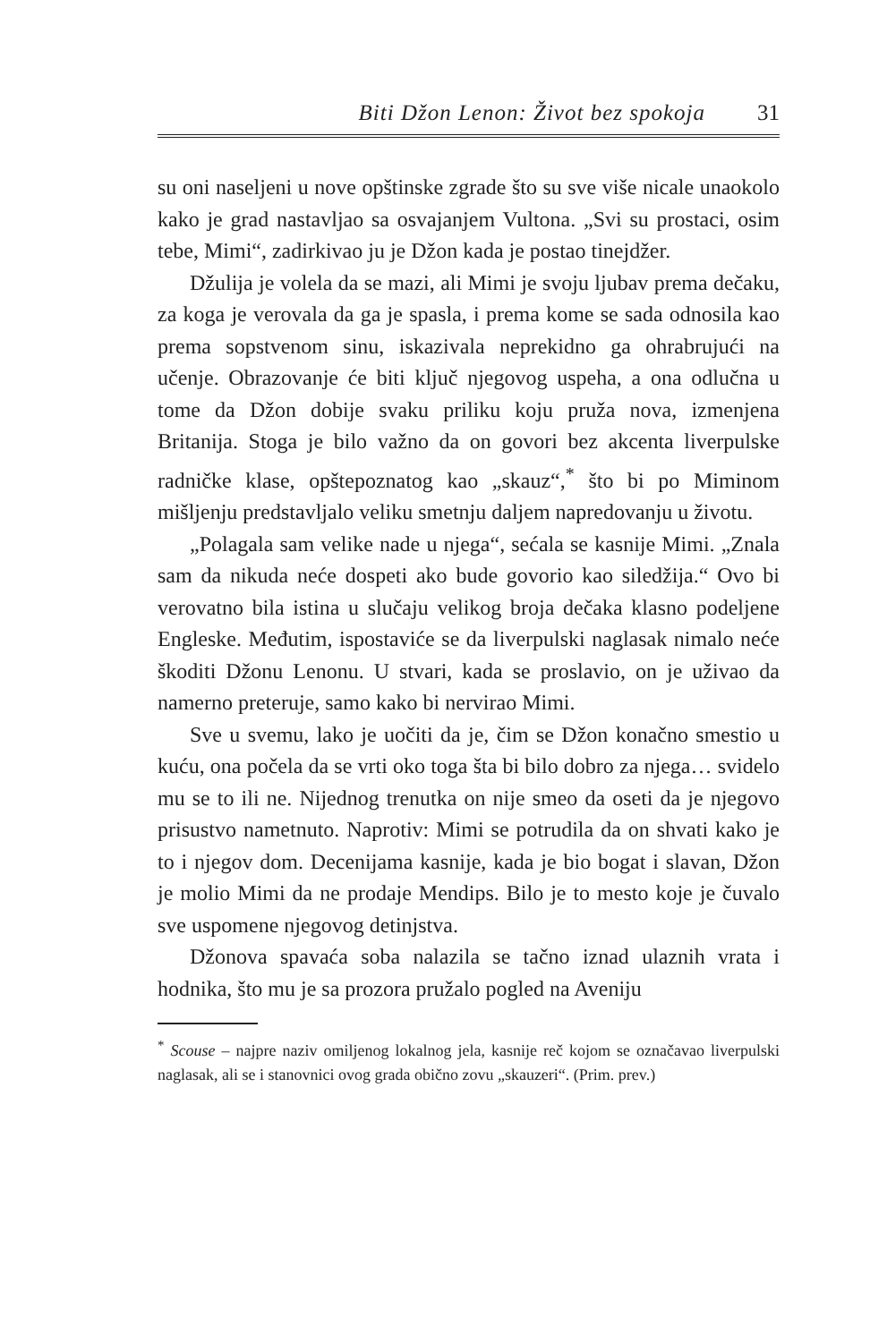Biti Džon Lenon: Život bez spokoja 31
su oni naseljeni u nove opštinske zgrade što su sve više nicale unaokolo kako je grad nastavljao sa osvajanjem Vultona. „Svi su prostaci, osim tebe, Mimi“, zadirkivao ju je Džon kada je postao tinejdžer.
Džulija je volela da se mazi, ali Mimi je svoju ljubav prema dečaku, za koga je verovala da ga je spasla, i prema kome se sada odnosila kao prema sopstvenom sinu, iskazivala neprekidno ga ohrabrujući na učenje. Obrazovanje će biti ključ njegovog uspeha, a ona odlučna u tome da Džon dobije svaku priliku koju pruža nova, izmenjena Britanija. Stoga je bilo važno da on govori bez akcenta liverpulske radničke klase, opštepoznatog kao „skauz“,<sup>*</sup> što bi po Miminom mišljenju predstavljalo veliku smetnju daljem napredovanju u životu.
„Polagala sam velike nade u njega“, sećala se kasnije Mimi. „Znala sam da nikuda neće dospeti ako bude govorio kao siledžija.“ Ovo bi verovatno bila istina u slučaju velikog broja dečaka klasno podeljene Engleske. Međutim, ispostaviće se da liverpulski naglasak nimalo neće škoditi Džonu Lenonu. U stvari, kada se proslavio, on je uživao da namerno preteruje, samo kako bi nervirao Mimi.
Sve u svemu, lako je uočiti da je, čim se Džon konačno smestio u kuću, ona počela da se vrti oko toga šta bi bilo dobro za njega… svidelo mu se to ili ne. Nijednog trenutka on nije smeo da oseti da je njegovo prisustvo nametnuto. Naprotiv: Mimi se potrudila da on shvati kako je to i njegov dom. Decenijama kasnije, kada je bio bogat i slavan, Džon je molio Mimi da ne prodaje Mendips. Bilo je to mesto koje je čuvalo sve uspomene njegovog detinjstva.
Džonova spavaća soba nalazila se tačno iznad ulaznih vrata i hodnika, što mu je sa prozora pružalo pogled na Aveniju
<sup>*</sup> Scouse – najpre naziv omiljenog lokalnog jela, kasnije reč kojom se označavao liverpulski naglasak, ali se i stanovnici ovog grada obično zovu „skauzeri“. (Prim. prev.)